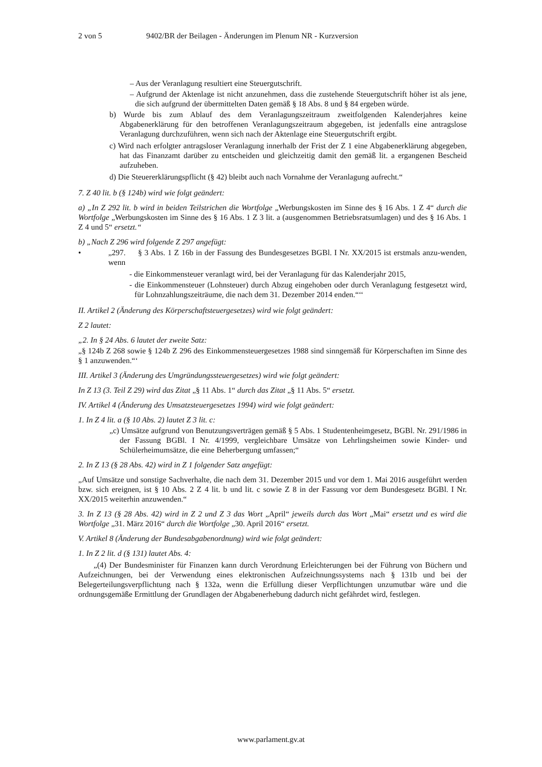2 von 5 9402/BR der Beilagen - Änderungen im Plenum NR - Kurzversion
– Aus der Veranlagung resultiert eine Steuergutschrift.
– Aufgrund der Aktenlage ist nicht anzunehmen, dass die zustehende Steuergutschrift höher ist als jene, die sich aufgrund der übermittelten Daten gemäß § 18 Abs. 8 und § 84 ergeben würde.
b) Wurde bis zum Ablauf des dem Veranlagungszeitraum zweitfolgenden Kalenderjahres keine Abgabenerklärung für den betroffenen Veranlagungszeitraum abgegeben, ist jedenfalls eine antragslose Veranlagung durchzuführen, wenn sich nach der Aktenlage eine Steuergutschrift ergibt.
c) Wird nach erfolgter antragsloser Veranlagung innerhalb der Frist der Z 1 eine Abgaben­erklärung abgegeben, hat das Finanzamt darüber zu entscheiden und gleichzeitig damit den gemäß lit. a ergangenen Bescheid aufzuheben.
d) Die Steuererklärungspflicht (§ 42) bleibt auch nach Vornahme der Veranlagung aufrecht.“
7. Z 40 lit. b (§ 124b) wird wie folgt geändert:
a) „In Z 292 lit. b wird in beiden Teilstrichen die Wortfolge „Werbungskosten im Sinne des § 16 Abs. 1 Z 4“ durch die Wortfolge „Werbungskosten im Sinne des § 16 Abs. 1 Z 3 lit. a (ausgenommen Betriebsratsumlagen) und des § 16 Abs. 1 Z 4 und 5“ ersetzt.“
b) „Nach Z 296 wird folgende Z 297 angefügt:
• „297. § 3 Abs. 1 Z 16b in der Fassung des Bundesgesetzes BGBl. I Nr. XX/2015 ist erstmals anzu-wenden, wenn
- die Einkommensteuer veranlagt wird, bei der Veranlagung für das Kalenderjahr 2015,
- die Einkommensteuer (Lohnsteuer) durch Abzug eingehoben oder durch Veranlagung festgesetzt wird, für Lohnzahlungszeiträume, die nach dem 31. Dezember 2014 enden.“‘‘
II. Artikel 2 (Änderung des Körperschaftsteuergesetzes) wird wie folgt geändert:
Z 2 lautet:
„2. In § 24 Abs. 6 lautet der zweite Satz:
„§ 124b Z 268 sowie § 124b Z 296 des Einkommensteuergesetzes 1988 sind sinngemäß für Körperschaften im Sinne des § 1 anzuwenden.“‘
III. Artikel 3 (Änderung des Umgründungssteuergesetzes) wird wie folgt geändert:
In Z 13 (3. Teil Z 29) wird das Zitat „§ 11 Abs. 1“ durch das Zitat „§ 11 Abs. 5“ ersetzt.
IV. Artikel 4 (Änderung des Umsatzsteuergesetzes 1994) wird wie folgt geändert:
1. In Z 4 lit. a (§ 10 Abs. 2) lautet Z 3 lit. c:
„c) Umsätze aufgrund von Benutzungsverträgen gemäß § 5 Abs. 1 Studentenheimgesetz, BGBl. Nr. 291/1986 in der Fassung BGBl. I Nr. 4/1999, vergleichbare Umsätze von Lehrlingsheimen sowie Kinder- und Schülerheimumsätze, die eine Beherbergung umfassen;“
2. In Z 13 (§ 28 Abs. 42) wird in Z 1 folgender Satz angefügt:
„Auf Umsätze und sonstige Sachverhalte, die nach dem 31. Dezember 2015 und vor dem 1. Mai 2016 ausgeführt werden bzw. sich ereignen, ist § 10 Abs. 2 Z 4 lit. b und lit. c sowie Z 8 in der Fassung vor dem Bundesgesetz BGBl. I Nr. XX/2015 weiterhin anzuwenden.“
3. In Z 13 (§ 28 Abs. 42) wird in Z 2 und Z 3 das Wort „April“ jeweils durch das Wort „Mai“ ersetzt und es wird die Wortfolge „31. März 2016“ durch die Wortfolge „30. April 2016“ ersetzt.
V. Artikel 8 (Änderung der Bundesabgabenordnung) wird wie folgt geändert:
1. In Z 2 lit. d (§ 131) lautet Abs. 4:
„(4) Der Bundesminister für Finanzen kann durch Verordnung Erleichterungen bei der Führung von Büchern und Aufzeichnungen, bei der Verwendung eines elektronischen Aufzeichnungssystems nach § 131b und bei der Belegerteilungsverpflichtung nach § 132a, wenn die Erfüllung dieser Verpflichtungen unzumutbar wäre und die ordnungsgemäße Ermittlung der Grundlagen der Abgabenerhebung dadurch nicht gefährdet wird, festlegen.
www.parlament.gv.at